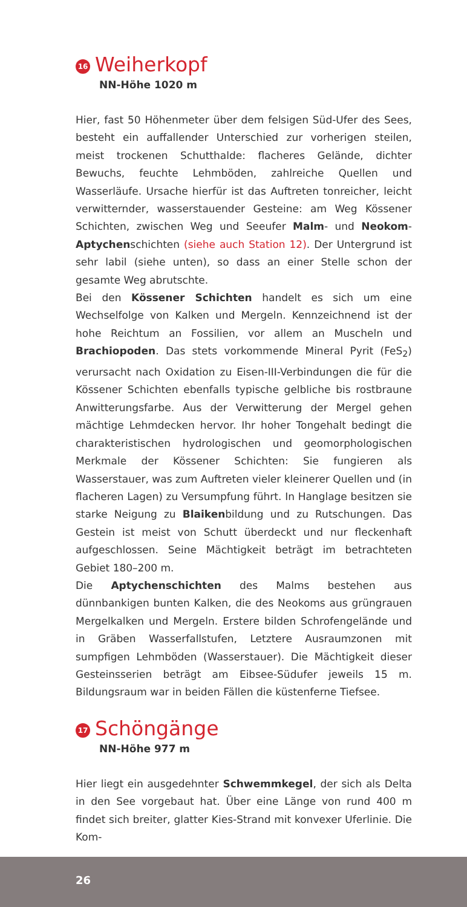16 Weiherkopf
NN-Höhe 1020 m
Hier, fast 50 Höhenmeter über dem felsigen Süd-Ufer des Sees, besteht ein auffallender Unterschied zur vorherigen steilen, meist trockenen Schutthalde: flacheres Gelände, dichter Bewuchs, feuchte Lehmböden, zahlreiche Quellen und Wasserläufe. Ursache hierfür ist das Auftreten tonreicher, leicht verwitternder, wasser­stauender Gesteine: am Weg Kössener Schichten, zwischen Weg und Seeufer Malm- und Neokom-Aptychenschichten (siehe auch Station 12). Der Untergrund ist sehr labil (siehe unten), so dass an einer Stelle schon der gesamte Weg abrutschte.
Bei den Kössener Schichten handelt es sich um eine Wechselfolge von Kalken und Mergeln. Kennzeichnend ist der hohe Reichtum an Fossilien, vor allem an Muscheln und Brachiopoden. Das stets vorkommende Mineral Pyrit (FeS<sub>2</sub>) verursacht nach Oxidation zu Eisen-III-Verbindungen die für die Kössener Schichten ebenfalls typische gelbliche bis rostbraune Anwitterungsfarbe. Aus der Ver­witterung der Mergel gehen mächtige Lehmdecken hervor. Ihr ho­her Tongehalt bedingt die charakteristischen hydrologischen und geomorphologischen Merkmale der Kössener Schichten: Sie fun­gieren als Wasserstauer, was zum Auftreten vieler kleinerer Quellen und (in flacheren Lagen) zu Versumpfung führt. In Hanglage be­sitzen sie starke Neigung zu Blaikenbildung und zu Rutschungen. Das Gestein ist meist von Schutt überdeckt und nur fleckenhaft aufgeschlossen. Seine Mächtigkeit beträgt im betrachteten Gebiet 180–200 m.
Die Aptychenschichten des Malms bestehen aus dünnbankigen bunten Kalken, die des Neokoms aus grüngrauen Mergelkalken und Mergeln. Erstere bilden Schrofengelände und in Gräben Was­serfallstufen, Letztere Ausraumzonen mit sumpfigen Lehmböden (Wasserstauer). Die Mächtigkeit dieser Gesteinsserien beträgt am Eibsee-Südufer jeweils 15 m. Bildungsraum war in beiden Fällen die küstenferne Tiefsee.
17 Schöngänge
NN-Höhe 977 m
Hier liegt ein ausgedehnter Schwemmkegel, der sich als Delta in den See vorgebaut hat. Über eine Länge von rund 400 m findet sich breiter, glatter Kies-Strand mit konvexer Uferlinie. Die Kom-
26